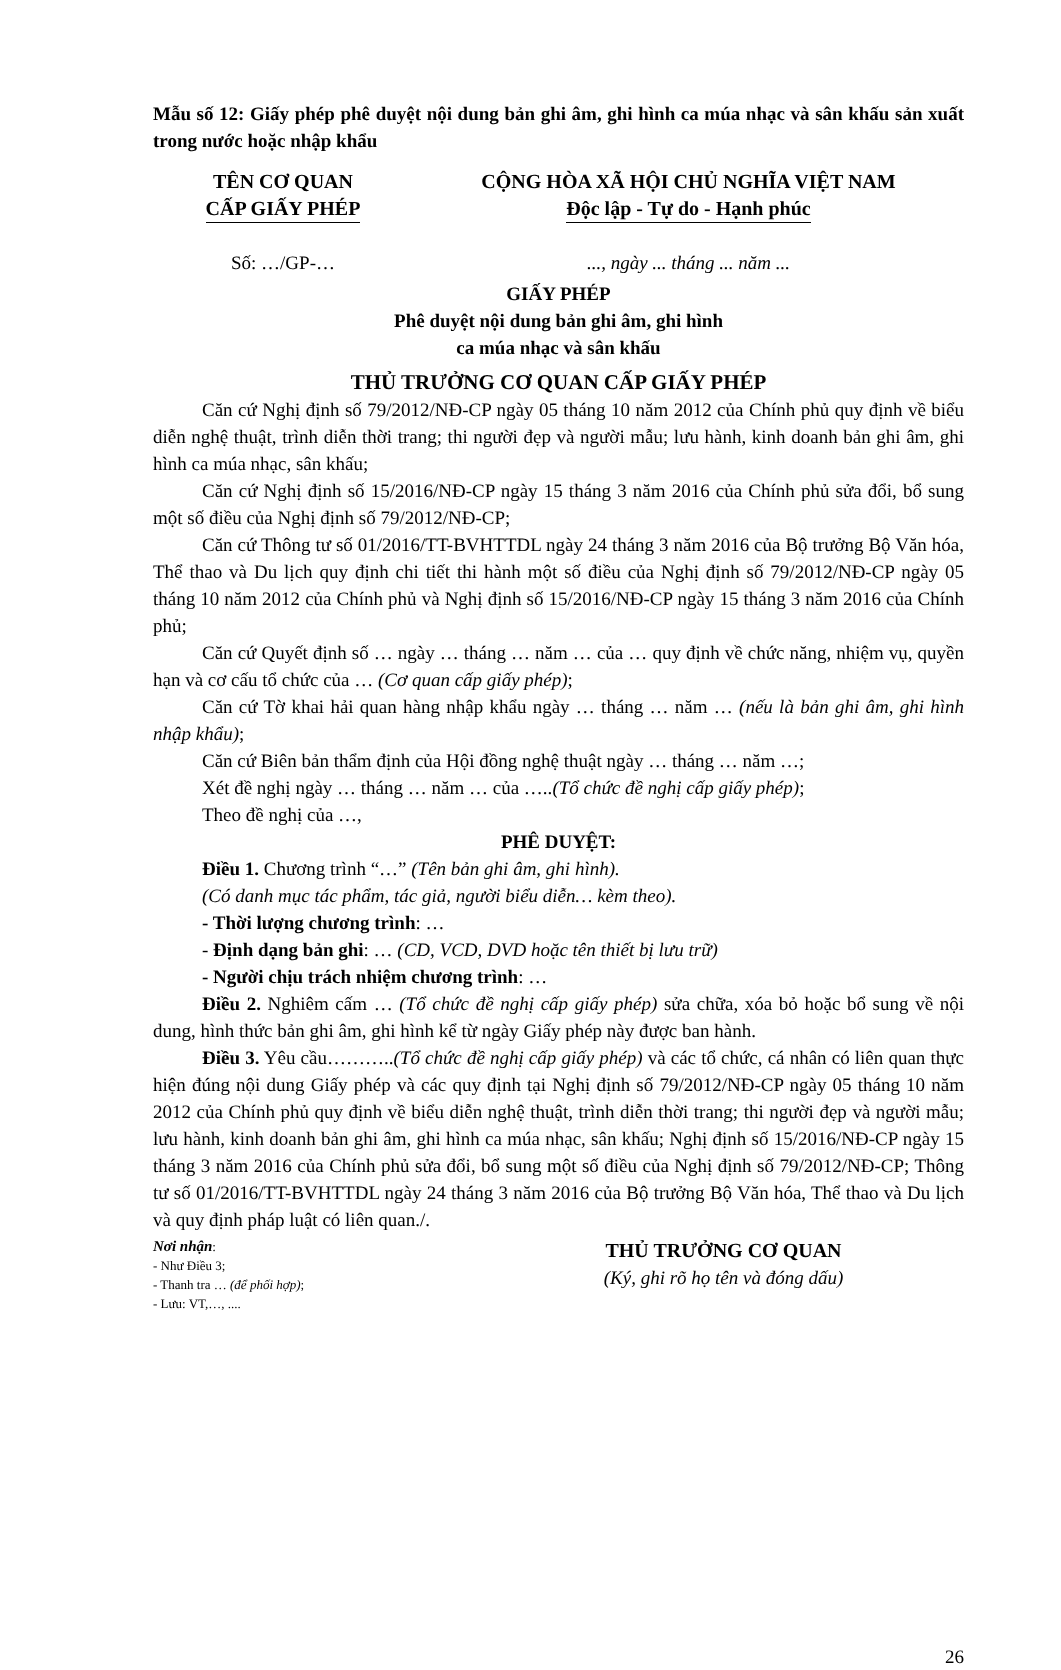Mẫu số 12: Giấy phép phê duyệt nội dung bản ghi âm, ghi hình ca múa nhạc và sân khấu sản xuất trong nước hoặc nhập khẩu
TÊN CƠ QUAN
CẤP GIẤY PHÉP
CỘNG HÒA XÃ HỘI CHỦ NGHĨA VIỆT NAM
Độc lập - Tự do - Hạnh phúc
Số: …/GP-… ..., ngày ... tháng ... năm ...
GIẤY PHÉP
Phê duyệt nội dung bản ghi âm, ghi hình
ca múa nhạc và sân khấu
THỦ TRƯỞNG CƠ QUAN CẤP GIẤY PHÉP
Căn cứ Nghị định số 79/2012/NĐ-CP ngày 05 tháng 10 năm 2012 của Chính phủ quy định về biểu diễn nghệ thuật, trình diễn thời trang; thi người đẹp và người mẫu; lưu hành, kinh doanh bản ghi âm, ghi hình ca múa nhạc, sân khấu;
Căn cứ Nghị định số 15/2016/NĐ-CP ngày 15 tháng 3 năm 2016 của Chính phủ sửa đổi, bổ sung một số điều của Nghị định số 79/2012/NĐ-CP;
Căn cứ Thông tư số 01/2016/TT-BVHTTDL ngày 24 tháng 3 năm 2016 của Bộ trưởng Bộ Văn hóa, Thể thao và Du lịch quy định chi tiết thi hành một số điều của Nghị định số 79/2012/NĐ-CP ngày 05 tháng 10 năm 2012 của Chính phủ và Nghị định số 15/2016/NĐ-CP ngày 15 tháng 3 năm 2016 của Chính phủ;
Căn cứ Quyết định số … ngày … tháng … năm … của … quy định về chức năng, nhiệm vụ, quyền hạn và cơ cấu tổ chức của … (Cơ quan cấp giấy phép);
Căn cứ Tờ khai hải quan hàng nhập khẩu ngày … tháng … năm … (nếu là bản ghi âm, ghi hình nhập khẩu);
Căn cứ Biên bản thẩm định của Hội đồng nghệ thuật ngày … tháng … năm …;
Xét đề nghị ngày … tháng … năm … của …..(Tổ chức đề nghị cấp giấy phép);
Theo đề nghị của …,
PHÊ DUYỆT:
Điều 1. Chương trình “…” (Tên bản ghi âm, ghi hình).
(Có danh mục tác phẩm, tác giả, người biểu diễn… kèm theo).
- Thời lượng chương trình: …
- Định dạng bản ghi: … (CD, VCD, DVD hoặc tên thiết bị lưu trữ)
- Người chịu trách nhiệm chương trình: …
Điều 2. Nghiêm cấm … (Tổ chức đề nghị cấp giấy phép) sửa chữa, xóa bỏ hoặc bổ sung về nội dung, hình thức bản ghi âm, ghi hình kể từ ngày Giấy phép này được ban hành.
Điều 3. Yêu cầu………..(Tổ chức đề nghị cấp giấy phép) và các tổ chức, cá nhân có liên quan thực hiện đúng nội dung Giấy phép và các quy định tại Nghị định số 79/2012/NĐ-CP ngày 05 tháng 10 năm 2012 của Chính phủ quy định về biểu diễn nghệ thuật, trình diễn thời trang; thi người đẹp và người mẫu; lưu hành, kinh doanh bản ghi âm, ghi hình ca múa nhạc, sân khấu; Nghị định số 15/2016/NĐ-CP ngày 15 tháng 3 năm 2016 của Chính phủ sửa đổi, bổ sung một số điều của Nghị định số 79/2012/NĐ-CP; Thông tư số 01/2016/TT-BVHTTDL ngày 24 tháng 3 năm 2016 của Bộ trưởng Bộ Văn hóa, Thể thao và Du lịch và quy định pháp luật có liên quan./.
Nơi nhận:
- Như Điều 3;
- Thanh tra … (để phối hợp);
- Lưu: VT,…, ....
THỦ TRƯỞNG CƠ QUAN
(Ký, ghi rõ họ tên và đóng dấu)
26